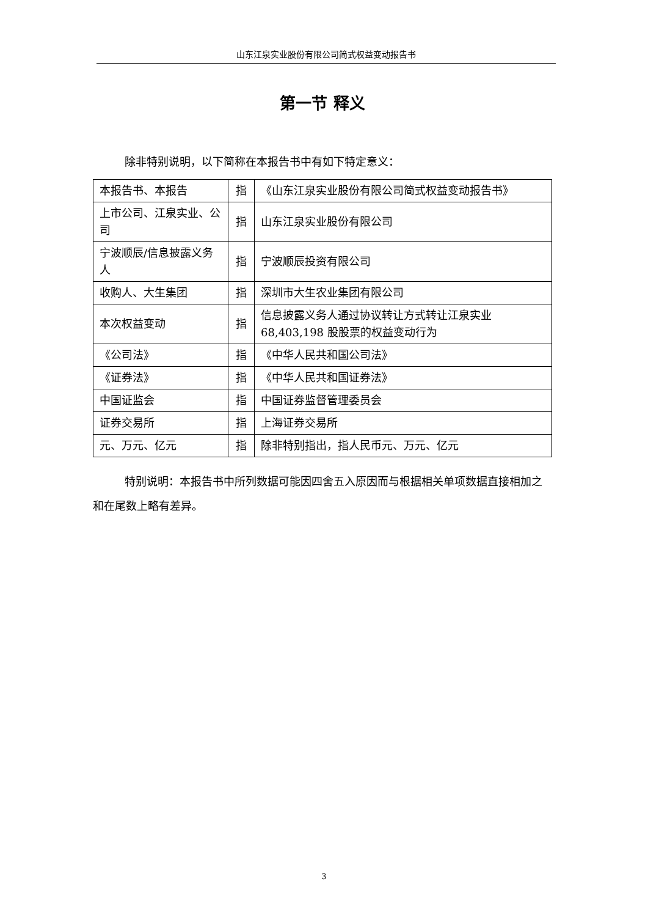山东江泉实业股份有限公司简式权益变动报告书
第一节 释义
除非特别说明，以下简称在本报告书中有如下特定意义：
| 本报告书、本报告 | 指 | 《山东江泉实业股份有限公司简式权益变动报告书》 |
| 上市公司、江泉实业、公司 | 指 | 山东江泉实业股份有限公司 |
| 宁波顺辰/信息披露义务人 | 指 | 宁波顺辰投资有限公司 |
| 收购人、大生集团 | 指 | 深圳市大生农业集团有限公司 |
| 本次权益变动 | 指 | 信息披露义务人通过协议转让方式转让江泉实业 68,403,198 股股票的权益变动行为 |
| 《公司法》 | 指 | 《中华人民共和国公司法》 |
| 《证券法》 | 指 | 《中华人民共和国证券法》 |
| 中国证监会 | 指 | 中国证券监督管理委员会 |
| 证券交易所 | 指 | 上海证券交易所 |
| 元、万元、亿元 | 指 | 除非特别指出，指人民币元、万元、亿元 |
特别说明：本报告书中所列数据可能因四舍五入原因而与根据相关单项数据直接相加之和在尾数上略有差异。
3